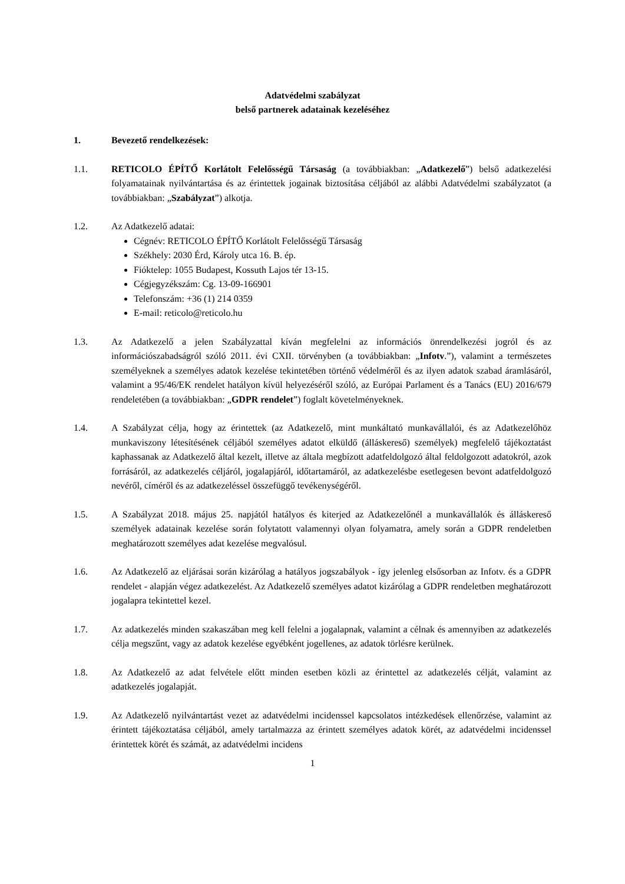Adatvédelmi szabályzat
belső partnerek adatainak kezeléséhez
1. Bevezető rendelkezések:
1.1. RETICOLO ÉPÍTŐ Korlátolt Felelősségű Társaság (a továbbiakban: „Adatkezelő”) belső adatkezelési folyamatainak nyilvántartása és az érintettek jogainak biztosítása céljából az alábbi Adatvédelmi szabályzatot (a továbbiakban: „Szabályzat”) alkotja.
1.2. Az Adatkezelő adatai:
Cégnév: RETICOLO ÉPÍTŐ Korlátolt Felelősségű Társaság
Székhely: 2030 Érd, Károly utca 16. B. ép.
Fióktelep: 1055 Budapest, Kossuth Lajos tér 13-15.
Cégjegyzékszám: Cg. 13-09-166901
Telefonszám: +36 (1) 214 0359
E-mail: reticolo@reticolo.hu
1.3. Az Adatkezelő a jelen Szabályzattal kíván megfelelni az információs önrendelkezési jogról és az információszabadságról szóló 2011. évi CXII. törvényben (a továbbiakban: „Infotv.”), valamint a természetes személyeknek a személyes adatok kezelése tekintetében történő védelméről és az ilyen adatok szabad áramlásáról, valamint a 95/46/EK rendelet hatályon kívül helyezéséről szóló, az Európai Parlament és a Tanács (EU) 2016/679 rendeletében (a továbbiakban: „GDPR rendelet”) foglalt követelményeknek.
1.4. A Szabályzat célja, hogy az érintettek (az Adatkezelő, mint munkáltató munkavállalói, és az Adatkezelőhöz munkaviszony létesítésének céljából személyes adatot elküldő (álláskereső) személyek) megfelelő tájékoztatást kaphassanak az Adatkezelő által kezelt, illetve az általa megbízott adatfeldolgozó által feldolgozott adatokról, azok forrásáról, az adatkezelés céljáról, jogalapjáról, időtartamáról, az adatkezelésbe esetlegesen bevont adatfeldolgozó nevéről, címéről és az adatkezeléssel összefüggő tevékenységéről.
1.5. A Szabályzat 2018. május 25. napjától hatályos és kiterjed az Adatkezelőnél a munkavállalók és álláskereső személyek adatainak kezelése során folytatott valamennyi olyan folyamatra, amely során a GDPR rendeletben meghatározott személyes adat kezelése megvalósul.
1.6. Az Adatkezelő az eljárásai során kizárólag a hatályos jogszabályok - így jelenleg elsősorban az Infotv. és a GDPR rendelet - alapján végez adatkezelést. Az Adatkezelő személyes adatot kizárólag a GDPR rendeletben meghatározott jogalapra tekintettel kezel.
1.7. Az adatkezelés minden szakaszában meg kell felelni a jogalapnak, valamint a célnak és amennyiben az adatkezelés célja megszűnt, vagy az adatok kezelése egyébként jogellenes, az adatok törlésre kerülnek.
1.8. Az Adatkezelő az adat felvétele előtt minden esetben közli az érintettel az adatkezelés célját, valamint az adatkezelés jogalapját.
1.9. Az Adatkezelő nyilvántartást vezet az adatvédelmi incidenssel kapcsolatos intézkedések ellenőrzése, valamint az érintett tájékoztatása céljából, amely tartalmazza az érintett személyes adatok körét, az adatvédelmi incidenssel érintettek körét és számát, az adatvédelmi incidens
1